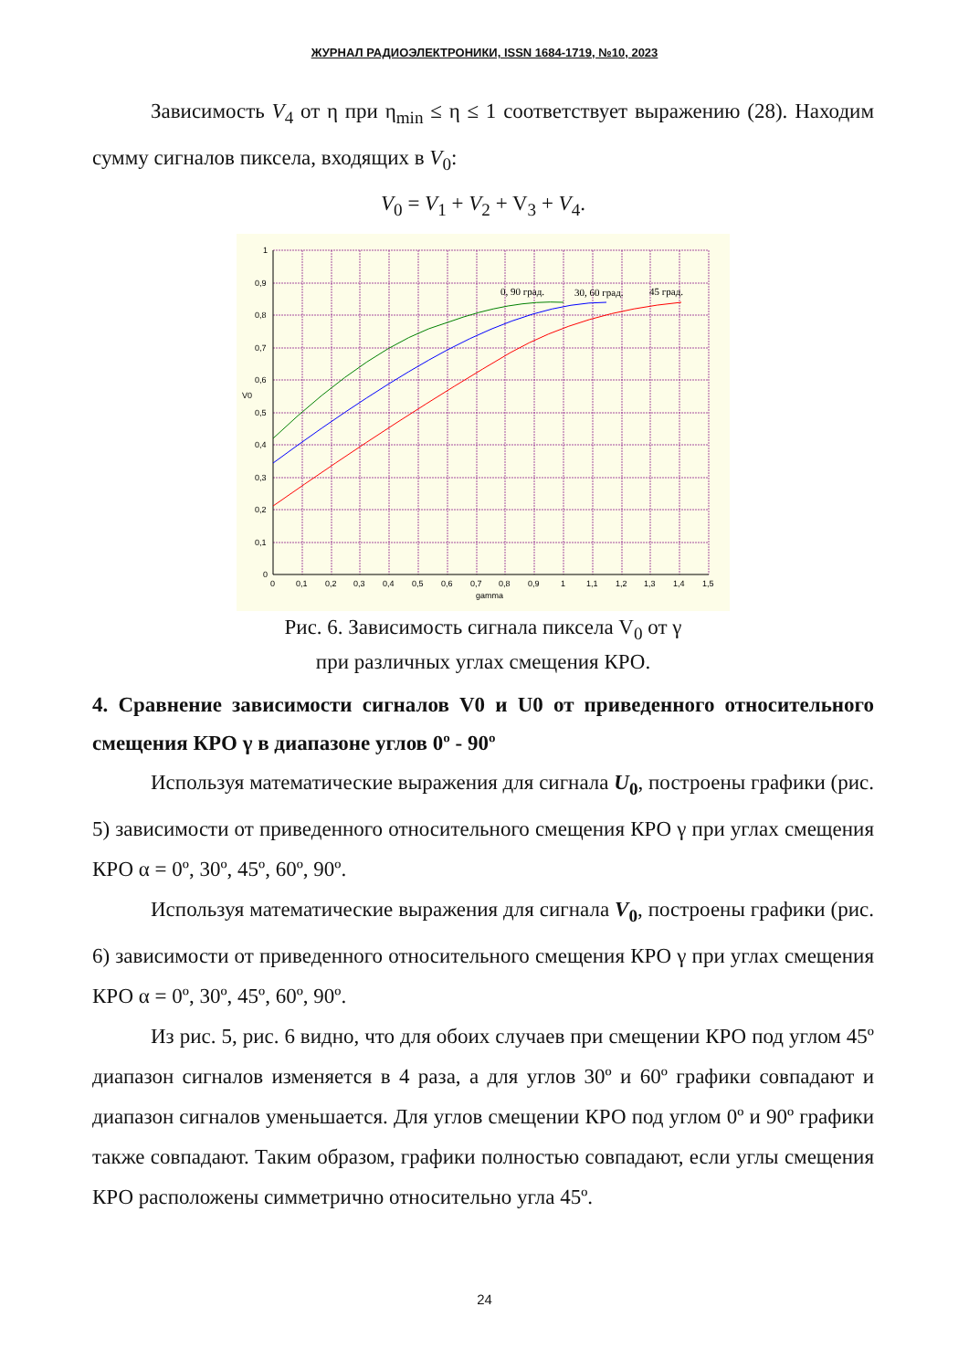ЖУРНАЛ РАДИОЭЛЕКТРОНИКИ, ISSN 1684-1719, №10, 2023
Зависимость V<sub>4</sub> от η при η<sub>min</sub> ≤ η ≤ 1 соответствует выражению (28). Находим сумму сигналов пиксела, входящих в V<sub>0</sub>:
V<sub>0</sub> = V<sub>1</sub> + V<sub>2</sub> + V<sub>3</sub> + V<sub>4</sub>.
1
0,9
0,8
0,7
0,6
V0
0,5
0,4
0,3
0,2
0,1
0
0
0,1
0,2
0,3
0,4
0,5
0,6
0,7
0,8
0,9
1
1,1
1,2
1,3
1,4
1,5
gamma
0, 90 град.
30, 60 град.
45 град.
Рис. 6. Зависимость сигнала пиксела V<sub>0</sub> от γ
при различных углах смещения КРО.
4. Сравнение зависимости сигналов V0 и U0 от приведенного относительного смещения КРО γ в диапазоне углов 0º - 90º
Используя математические выражения для сигнала U<sub>0</sub>, построены графики (рис. 5) зависимости от приведенного относительного смещения КРО γ при углах смещения КРО α = 0º, 30º, 45º, 60º, 90º.
Используя математические выражения для сигнала V<sub>0</sub>, построены графики (рис. 6) зависимости от приведенного относительного смещения КРО γ при углах смещения КРО α = 0º, 30º, 45º, 60º, 90º.
Из рис. 5, рис. 6 видно, что для обоих случаев при смещении КРО под углом 45º диапазон сигналов изменяется в 4 раза, а для углов 30º и 60º графики совпадают и диапазон сигналов уменьшается. Для углов смещении КРО под углом 0º и 90º графики также совпадают. Таким образом, графики полностью совпадают, если углы смещения КРО расположены симметрично относительно угла 45º.
24